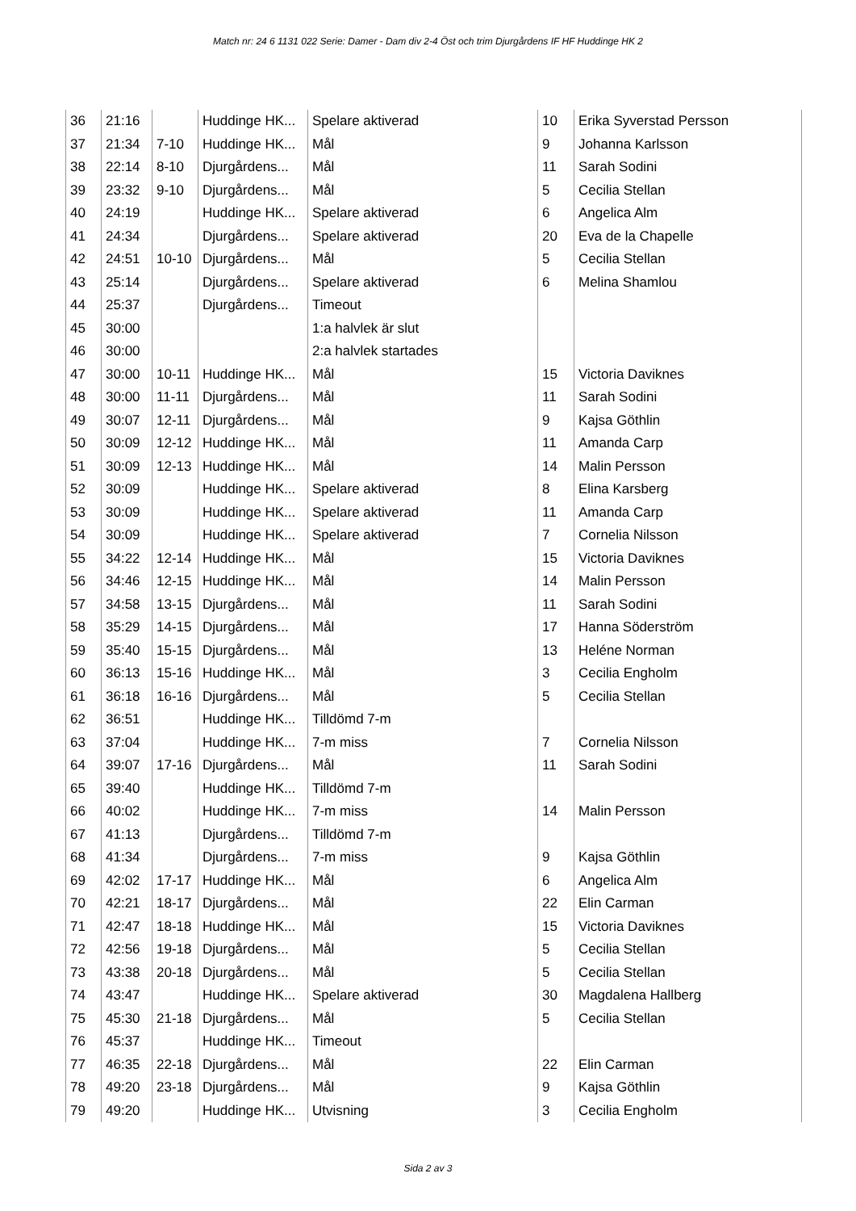Match nr: 24 6 1131 022 Serie: Damer - Dam div 2-4 Öst och trim Djurgårdens IF HF Huddinge HK 2
| 36 | 21:16 | | Huddinge HK... | Spelare aktiverad | 10 | Erika Syverstad Persson |
| 37 | 21:34 | 7-10 | Huddinge HK... | Mål | 9 | Johanna Karlsson |
| 38 | 22:14 | 8-10 | Djurgårdens... | Mål | 11 | Sarah Sodini |
| 39 | 23:32 | 9-10 | Djurgårdens... | Mål | 5 | Cecilia Stellan |
| 40 | 24:19 | | Huddinge HK... | Spelare aktiverad | 6 | Angelica Alm |
| 41 | 24:34 | | Djurgårdens... | Spelare aktiverad | 20 | Eva de la Chapelle |
| 42 | 24:51 | 10-10 | Djurgårdens... | Mål | 5 | Cecilia Stellan |
| 43 | 25:14 | | Djurgårdens... | Spelare aktiverad | 6 | Melina Shamlou |
| 44 | 25:37 | | Djurgårdens... | Timeout | | |
| 45 | 30:00 | | | 1:a halvlek är slut | | |
| 46 | 30:00 | | | 2:a halvlek startades | | |
| 47 | 30:00 | 10-11 | Huddinge HK... | Mål | 15 | Victoria Daviknes |
| 48 | 30:00 | 11-11 | Djurgårdens... | Mål | 11 | Sarah Sodini |
| 49 | 30:07 | 12-11 | Djurgårdens... | Mål | 9 | Kajsa Göthlin |
| 50 | 30:09 | 12-12 | Huddinge HK... | Mål | 11 | Amanda Carp |
| 51 | 30:09 | 12-13 | Huddinge HK... | Mål | 14 | Malin Persson |
| 52 | 30:09 | | Huddinge HK... | Spelare aktiverad | 8 | Elina Karsberg |
| 53 | 30:09 | | Huddinge HK... | Spelare aktiverad | 11 | Amanda Carp |
| 54 | 30:09 | | Huddinge HK... | Spelare aktiverad | 7 | Cornelia Nilsson |
| 55 | 34:22 | 12-14 | Huddinge HK... | Mål | 15 | Victoria Daviknes |
| 56 | 34:46 | 12-15 | Huddinge HK... | Mål | 14 | Malin Persson |
| 57 | 34:58 | 13-15 | Djurgårdens... | Mål | 11 | Sarah Sodini |
| 58 | 35:29 | 14-15 | Djurgårdens... | Mål | 17 | Hanna Söderström |
| 59 | 35:40 | 15-15 | Djurgårdens... | Mål | 13 | Heléne Norman |
| 60 | 36:13 | 15-16 | Huddinge HK... | Mål | 3 | Cecilia Engholm |
| 61 | 36:18 | 16-16 | Djurgårdens... | Mål | 5 | Cecilia Stellan |
| 62 | 36:51 | | Huddinge HK... | Tilldömd 7-m | | |
| 63 | 37:04 | | Huddinge HK... | 7-m miss | 7 | Cornelia Nilsson |
| 64 | 39:07 | 17-16 | Djurgårdens... | Mål | 11 | Sarah Sodini |
| 65 | 39:40 | | Huddinge HK... | Tilldömd 7-m | | |
| 66 | 40:02 | | Huddinge HK... | 7-m miss | 14 | Malin Persson |
| 67 | 41:13 | | Djurgårdens... | Tilldömd 7-m | | |
| 68 | 41:34 | | Djurgårdens... | 7-m miss | 9 | Kajsa Göthlin |
| 69 | 42:02 | 17-17 | Huddinge HK... | Mål | 6 | Angelica Alm |
| 70 | 42:21 | 18-17 | Djurgårdens... | Mål | 22 | Elin Carman |
| 71 | 42:47 | 18-18 | Huddinge HK... | Mål | 15 | Victoria Daviknes |
| 72 | 42:56 | 19-18 | Djurgårdens... | Mål | 5 | Cecilia Stellan |
| 73 | 43:38 | 20-18 | Djurgårdens... | Mål | 5 | Cecilia Stellan |
| 74 | 43:47 | | Huddinge HK... | Spelare aktiverad | 30 | Magdalena Hallberg |
| 75 | 45:30 | 21-18 | Djurgårdens... | Mål | 5 | Cecilia Stellan |
| 76 | 45:37 | | Huddinge HK... | Timeout | | |
| 77 | 46:35 | 22-18 | Djurgårdens... | Mål | 22 | Elin Carman |
| 78 | 49:20 | 23-18 | Djurgårdens... | Mål | 9 | Kajsa Göthlin |
| 79 | 49:20 | | Huddinge HK... | Utvisning | 3 | Cecilia Engholm |
Sida 2 av 3